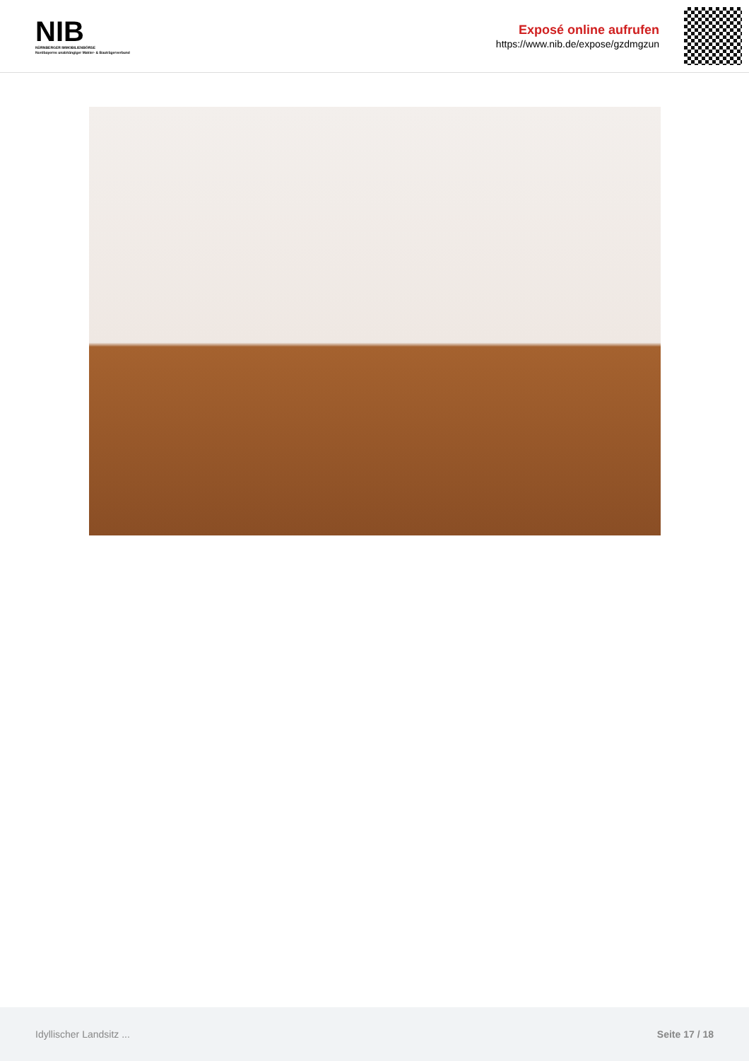NIB
NÜRNBERGER IMMOBILIENBÖRSE
Nordbayerns unabhängiger Makler- & Bauträgerverbund
Exposé online aufrufen
https://www.nib.de/expose/gzdmgzun
Idyllischer Landsitz ... Seite 17 / 18